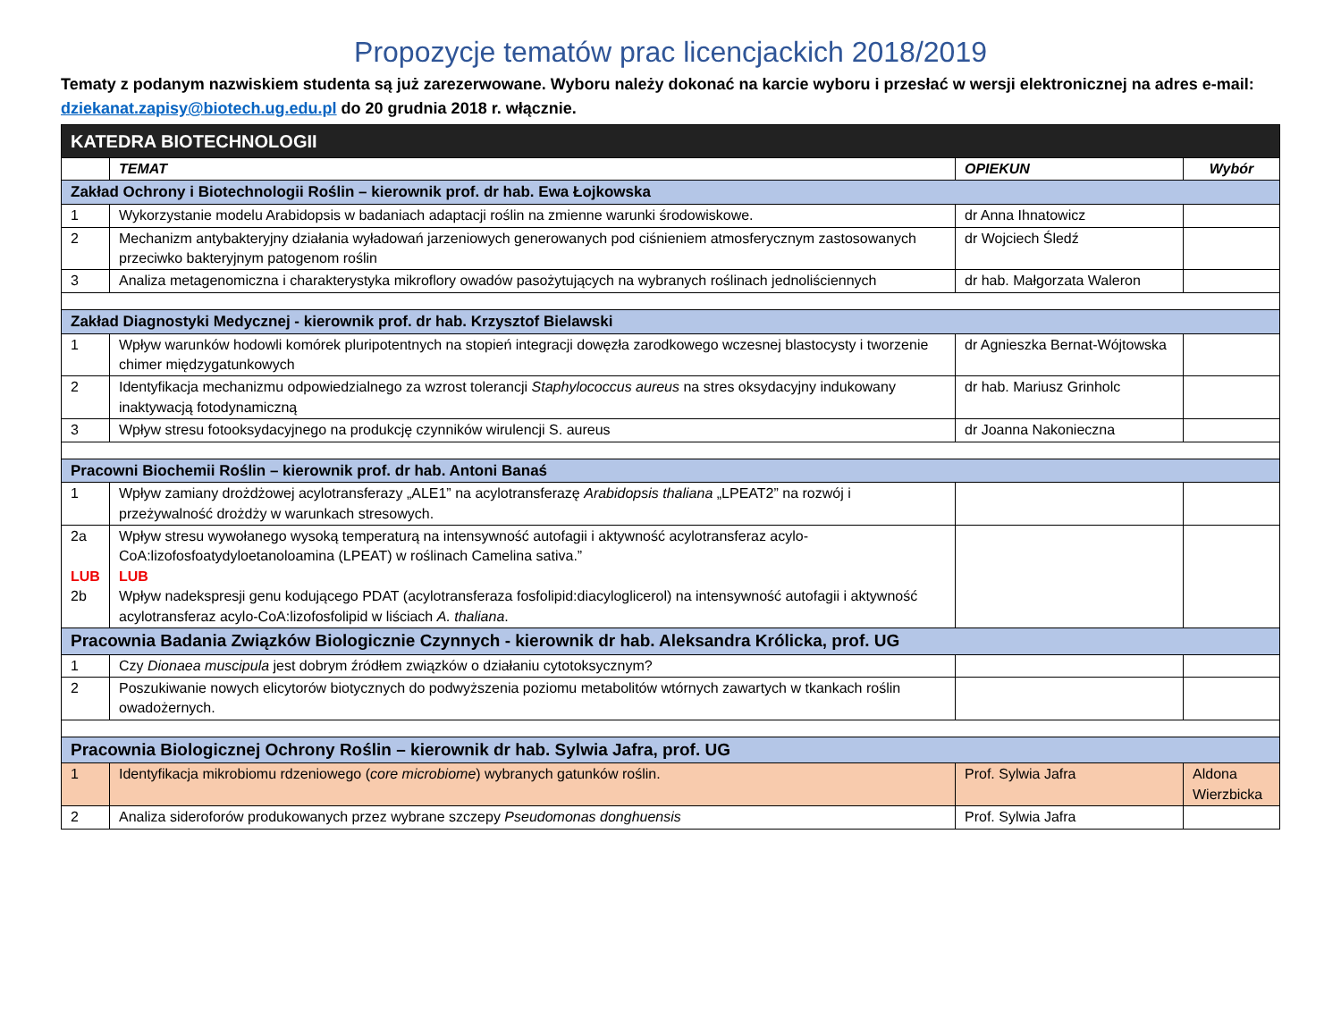Propozycje tematów prac licencjackich 2018/2019
Tematy z podanym nazwiskiem studenta są już zarezerwowane. Wyboru należy dokonać na karcie wyboru i przesłać w wersji elektronicznej na adres e-mail: dziekanat.zapisy@biotech.ug.edu.pl do 20 grudnia 2018 r. włącznie.
| KATEDRA BIOTECHNOLOGII | | | |
| | TEMAT | OPIEKUN | Wybór |
| Zakład Ochrony i Biotechnologii Roślin – kierownik prof. dr hab. Ewa Łojkowska | | | |
| 1 | Wykorzystanie modelu Arabidopsis w badaniach adaptacji roślin na zmienne warunki środowiskowe. | dr Anna Ihnatowicz | |
| 2 | Mechanizm antybakteryjny działania wyładowań jarzeniowych generowanych pod ciśnieniem atmosferycznym zastosowanych przeciwko bakteryjnym patogenom roślin | dr Wojciech Śledź | |
| 3 | Analiza metagenomiczna i charakterystyka mikroflory owadów pasożytujących na wybranych roślinach jednoliściennych | dr hab. Małgorzata Waleron | |
| Zakład Diagnostyki Medycznej - kierownik prof. dr hab. Krzysztof Bielawski | | | |
| 1 | Wpływ warunków hodowli komórek pluripotentnych na stopień integracji dowęzła zarodkowego wczesnej blastocysty i tworzenie chimer międzygatunkowych | dr Agnieszka Bernat-Wójtowska | |
| 2 | Identyfikacja mechanizmu odpowiedzialnego za wzrost tolerancji Staphylococcus aureus na stres oksydacyjny indukowany inaktywacją fotodynamiczną | dr hab. Mariusz Grinholc | |
| 3 | Wpływ stresu fotooksydacyjnego na produkcję czynników wirulencji S. aureus | dr Joanna Nakonieczna | |
| Pracowni Biochemii Roślin – kierownik prof. dr hab. Antoni Banaś | | | |
| 1 | Wpływ zamiany drożdżowej acylotransferazy „ALE1” na acylotransferazę Arabidopsis thaliana „LPEAT2” na rozwój i przeżywalność drożdży w warunkach stresowych. | | |
| 2a LUB 2b | Wpływ stresu wywołanego wysoką temperaturą na intensywność autofagii i aktywność acylotransferaz acylo-CoA:lizofosfoatydyloetanoloamina (LPEAT) w roślinach Camelina sativa.” LUB Wpływ nadekspresji genu kodującego PDAT (acylotransferaza fosfolipid:diacyloglicerol) na intensywność autofagii i aktywność acylotransferaz acylo-CoA:lizofosfolipid w liściach A. thaliana . | | |
| Pracownia Badania Związków Biologicznie Czynnych - kierownik dr hab. Aleksandra Królicka, prof. UG | | | |
| 1 | Czy Dionaea muscipula jest dobrym źródłem związków o działaniu cytotoksycznym? | | |
| 2 | Poszukiwanie nowych elicytorów biotycznych do podwyższenia poziomu metabolitów wtórnych zawartych w tkankach roślin owadożernych. | | |
| Pracownia Biologicznej Ochrony Roślin – kierownik dr hab. Sylwia Jafra, prof. UG | | | |
| 1 | Identyfikacja mikrobiomu rdzeniowego ( core microbiome ) wybranych gatunków roślin. | Prof. Sylwia Jafra | Aldona Wierzbicka |
| 2 | Analiza sideroforów produkowanych przez wybrane szczepy Pseudomonas donghuensis | Prof. Sylwia Jafra | |